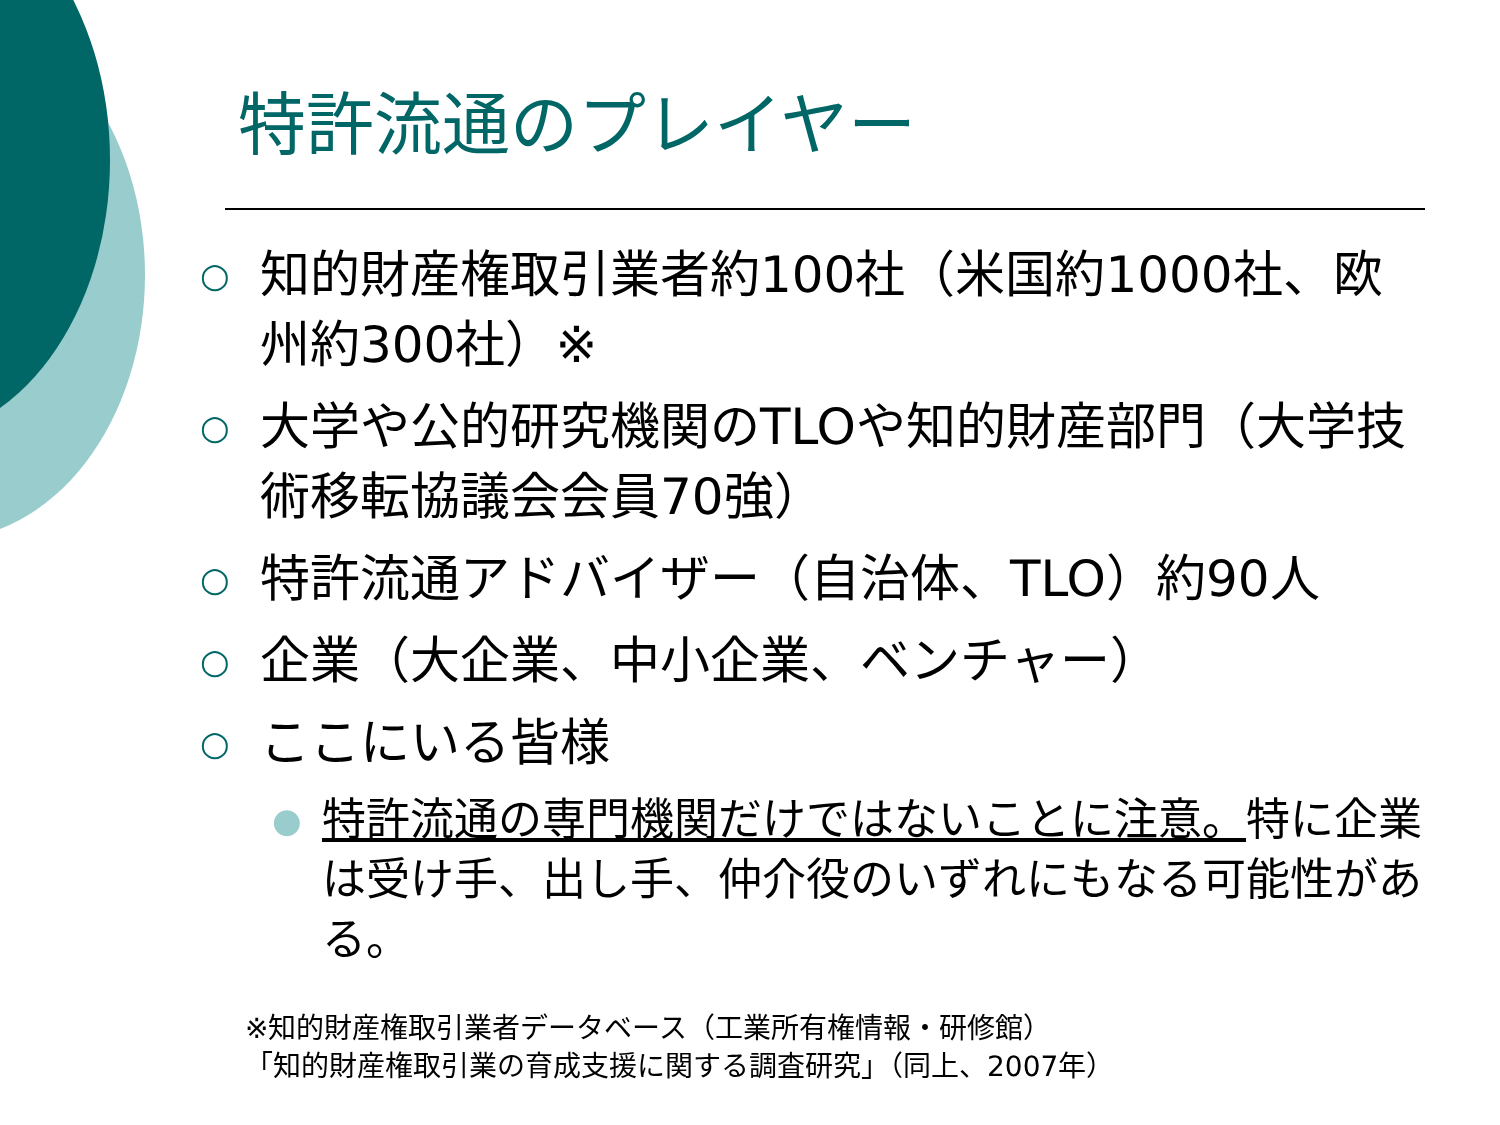特許流通のプレイヤー
○ 知的財産権取引業者約100社（米国約1000社、欧州約300社）※
○ 大学や公的研究機関のTLOや知的財産部門（大学技術移転協議会会員70強）
○ 特許流通アドバイザー（自治体、TLO）約90人
○ 企業（大企業、中小企業、ベンチャー）
○ ここにいる皆様
● 特許流通の専門機関だけではないことに注意。特に企業は受け手、出し手、仲介役のいずれにもなる可能性がある。
※知的財産権取引業者データベース（工業所有権情報・研修館）
「知的財産権取引業の育成支援に関する調査研究」（同上、2007年）